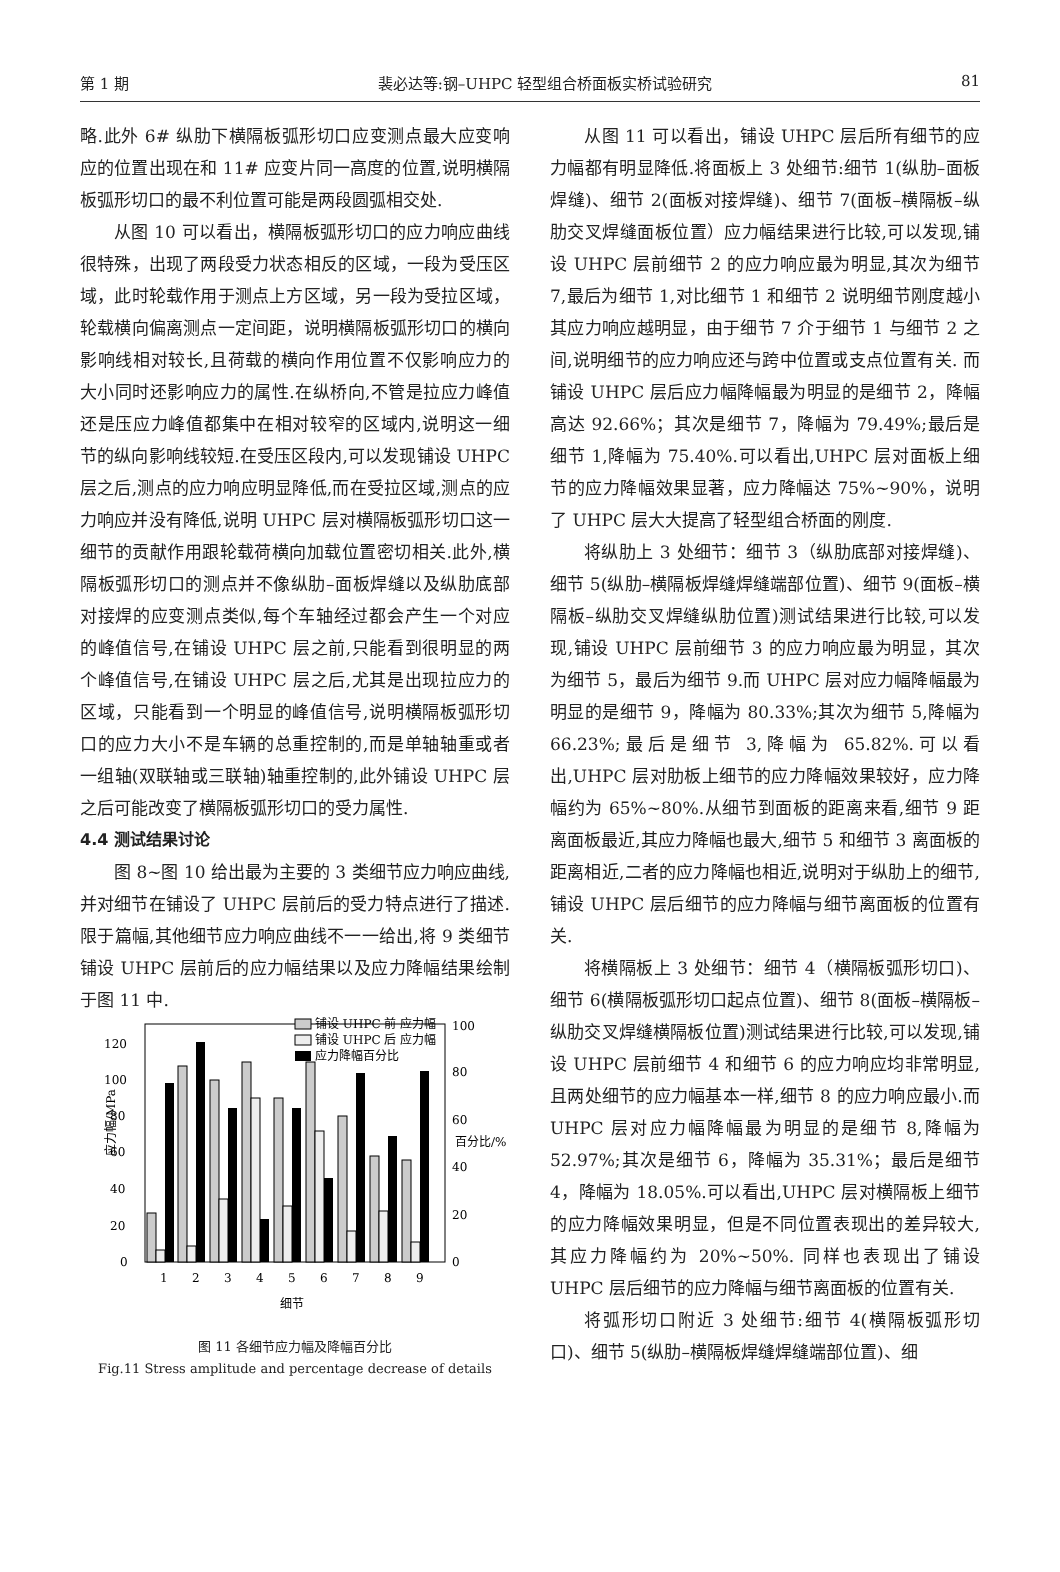第 1 期 裴必达等:钢–UHPC 轻型组合桥面板实桥试验研究 81
略.此外 6# 纵肋下横隔板弧形切口应变测点最大应变响应的位置出现在和 11# 应变片同一高度的位置,说明横隔板弧形切口的最不利位置可能是两段圆弧相交处.
从图 10 可以看出，横隔板弧形切口的应力响应曲线很特殊，出现了两段受力状态相反的区域，一段为受压区域，此时轮载作用于测点上方区域，另一段为受拉区域，轮载横向偏离测点一定间距，说明横隔板弧形切口的横向影响线相对较长,且荷载的横向作用位置不仅影响应力的大小同时还影响应力的属性.在纵桥向,不管是拉应力峰值还是压应力峰值都集中在相对较窄的区域内,说明这一细节的纵向影响线较短.在受压区段内,可以发现铺设 UHPC 层之后,测点的应力响应明显降低,而在受拉区域,测点的应力响应并没有降低,说明 UHPC 层对横隔板弧形切口这一细节的贡献作用跟轮载荷横向加载位置密切相关.此外,横隔板弧形切口的测点并不像纵肋–面板焊缝以及纵肋底部对接焊的应变测点类似,每个车轴经过都会产生一个对应的峰值信号,在铺设 UHPC 层之前,只能看到很明显的两个峰值信号,在铺设 UHPC 层之后,尤其是出现拉应力的区域，只能看到一个明显的峰值信号,说明横隔板弧形切口的应力大小不是车辆的总重控制的,而是单轴轴重或者一组轴(双联轴或三联轴)轴重控制的,此外铺设 UHPC 层之后可能改变了横隔板弧形切口的受力属性.
4.4 测试结果讨论
图 8~图 10 给出最为主要的 3 类细节应力响应曲线,并对细节在铺设了 UHPC 层前后的受力特点进行了描述.限于篇幅,其他细节应力响应曲线不一一给出,将 9 类细节铺设 UHPC 层前后的应力幅结果以及应力降幅结果绘制于图 11 中.
应力幅/MPa
百分比/%
铺设 UHPC 前 应力幅
铺设 UHPC 后 应力幅
应力降幅百分比
0
20
40
60
80
100
120
0
20
40
60
80
100
1
2
3
4
5
6
7
8
9
细节
图 11 各细节应力幅及降幅百分比
Fig.11 Stress amplitude and percentage decrease of details
从图 11 可以看出，铺设 UHPC 层后所有细节的应力幅都有明显降低.将面板上 3 处细节:细节 1(纵肋–面板焊缝)、细节 2(面板对接焊缝)、细节 7(面板–横隔板–纵肋交叉焊缝面板位置）应力幅结果进行比较,可以发现,铺设 UHPC 层前细节 2 的应力响应最为明显,其次为细节 7,最后为细节 1,对比细节 1 和细节 2 说明细节刚度越小其应力响应越明显，由于细节 7 介于细节 1 与细节 2 之间,说明细节的应力响应还与跨中位置或支点位置有关. 而铺设 UHPC 层后应力幅降幅最为明显的是细节 2，降幅高达 92.66%；其次是细节 7，降幅为 79.49%;最后是细节 1,降幅为 75.40%.可以看出,UHPC 层对面板上细节的应力降幅效果显著，应力降幅达 75%~90%，说明了 UHPC 层大大提高了轻型组合桥面的刚度.
将纵肋上 3 处细节：细节 3（纵肋底部对接焊缝)、细节 5(纵肋–横隔板焊缝焊缝端部位置)、细节 9(面板–横隔板–纵肋交叉焊缝纵肋位置)测试结果进行比较,可以发现,铺设 UHPC 层前细节 3 的应力响应最为明显，其次为细节 5，最后为细节 9.而 UHPC 层对应力幅降幅最为明显的是细节 9，降幅为 80.33%;其次为细节 5,降幅为 66.23%;最后是细节 3,降幅为 65.82%.可以看出,UHPC 层对肋板上细节的应力降幅效果较好，应力降幅约为 65%~80%.从细节到面板的距离来看,细节 9 距离面板最近,其应力降幅也最大,细节 5 和细节 3 离面板的距离相近,二者的应力降幅也相近,说明对于纵肋上的细节,铺设 UHPC 层后细节的应力降幅与细节离面板的位置有关.
将横隔板上 3 处细节：细节 4（横隔板弧形切口)、细节 6(横隔板弧形切口起点位置)、细节 8(面板–横隔板–纵肋交叉焊缝横隔板位置)测试结果进行比较,可以发现,铺设 UHPC 层前细节 4 和细节 6 的应力响应均非常明显,且两处细节的应力幅基本一样,细节 8 的应力响应最小.而 UHPC 层对应力幅降幅最为明显的是细节 8,降幅为 52.97%;其次是细节 6，降幅为 35.31%；最后是细节 4，降幅为 18.05%.可以看出,UHPC 层对横隔板上细节的应力降幅效果明显，但是不同位置表现出的差异较大,其应力降幅约为 20%~50%. 同样也表现出了铺设 UHPC 层后细节的应力降幅与细节离面板的位置有关.
将弧形切口附近 3 处细节:细节 4(横隔板弧形切口)、细节 5(纵肋–横隔板焊缝焊缝端部位置)、细